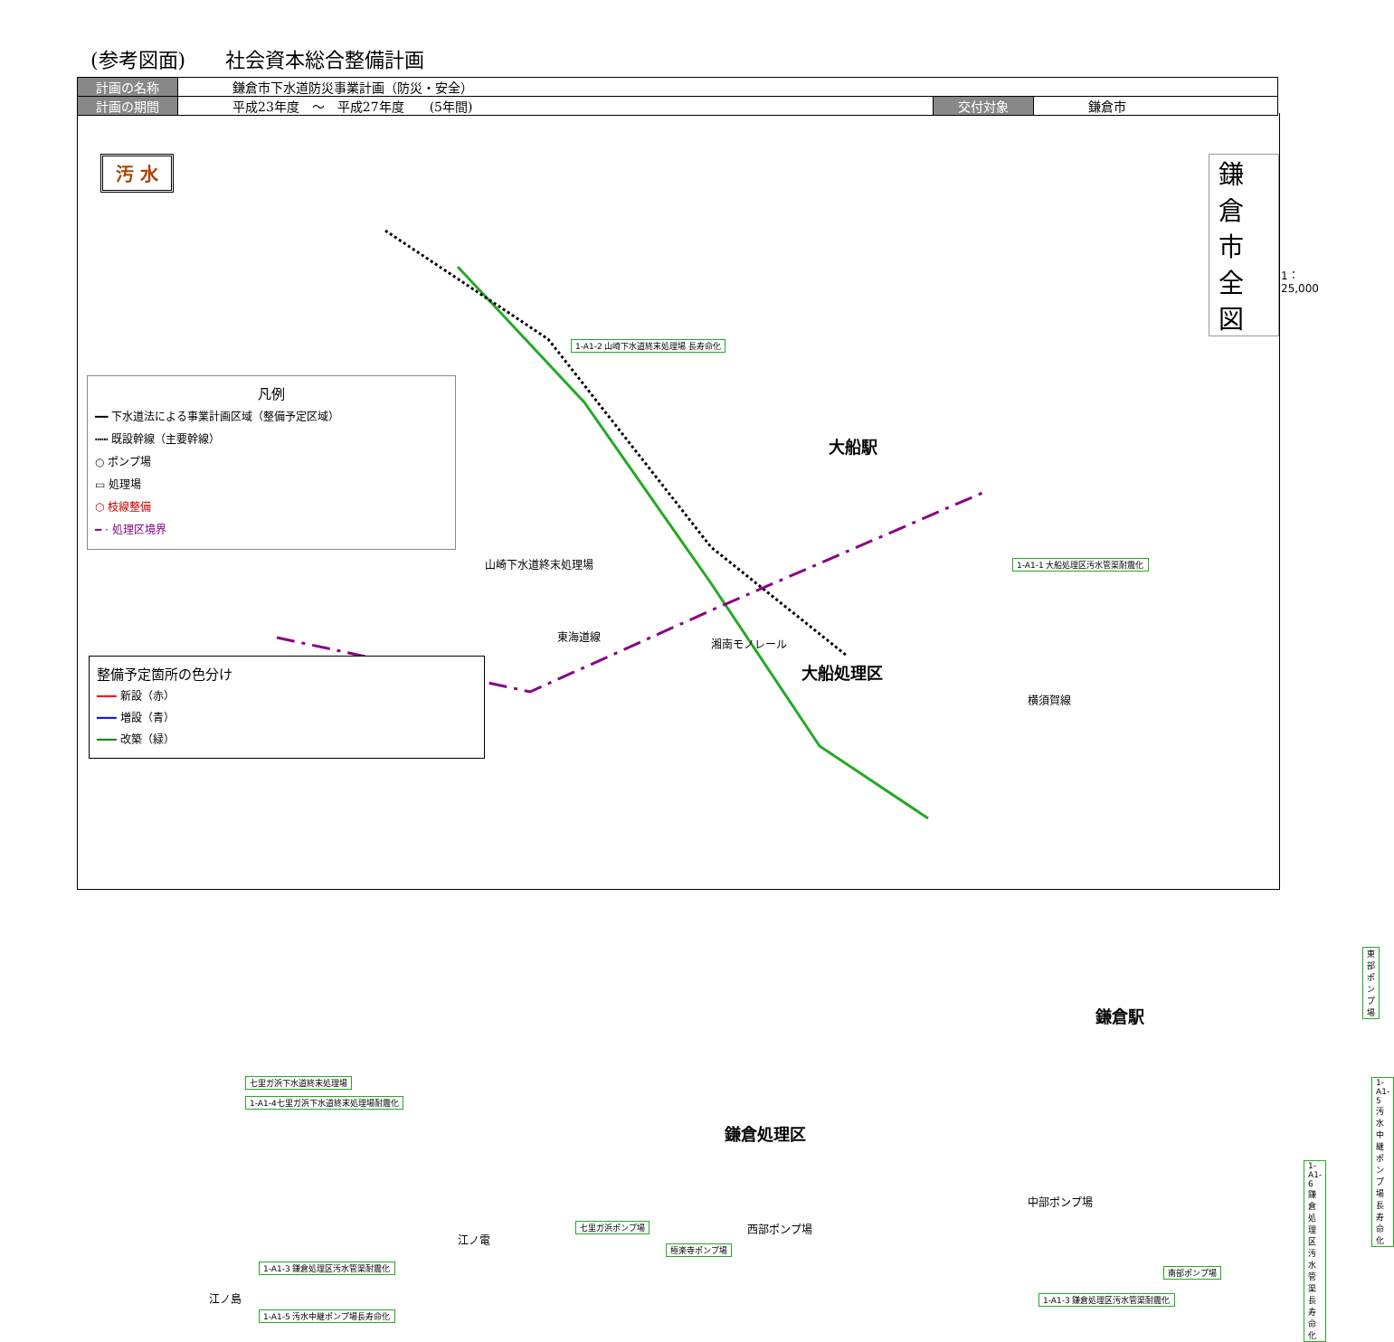(参考図面)　　社会資本総合整備計画
| 計画の名称 | 鎌倉市下水道防災事業計画（防災・安全） | | |
| 計画の期間 | 平成23年度 ～ 平成27年度 (5年間) | 交付対象 | 鎌倉市 |
汚 水 鎌　倉　市　全　図
1：25,000
凡例
━━ 下水道法による事業計画区域（整備予定区域）
┅┅ 既設幹線（主要幹線）
○ ポンプ場
▭ 処理場
⬡ 枝線整備
━ · 処理区境界
整備予定箇所の色分け
━━━ 新設（赤）
━━━ 増設（青）
━━━ 改築（緑）
1-A1-2 山崎下水道終末処理場 長寿命化
1-A1-1 大船処理区汚水管渠耐震化
山崎下水道終末処理場
東海道線
湘南モノレール
大船駅
大船処理区
横須賀線
東部ポンプ場
鎌倉駅
1-A1-5 汚水中継ポンプ場長寿命化
七里ガ浜下水道終末処理場
1-A1-4七里ガ浜下水道終末処理場耐震化
鎌倉処理区
1-A1-6 鎌倉処理区汚水管渠長寿命化
中部ポンプ場
七里ガ浜ポンプ場 西部ポンプ場
江ノ電
極楽寺ポンプ場
1-A1-3 鎌倉処理区汚水管渠耐震化 南部ポンプ場
江ノ島 1-A1-3 鎌倉処理区汚水管渠耐震化
1-A1-5 汚水中継ポンプ場長寿命化